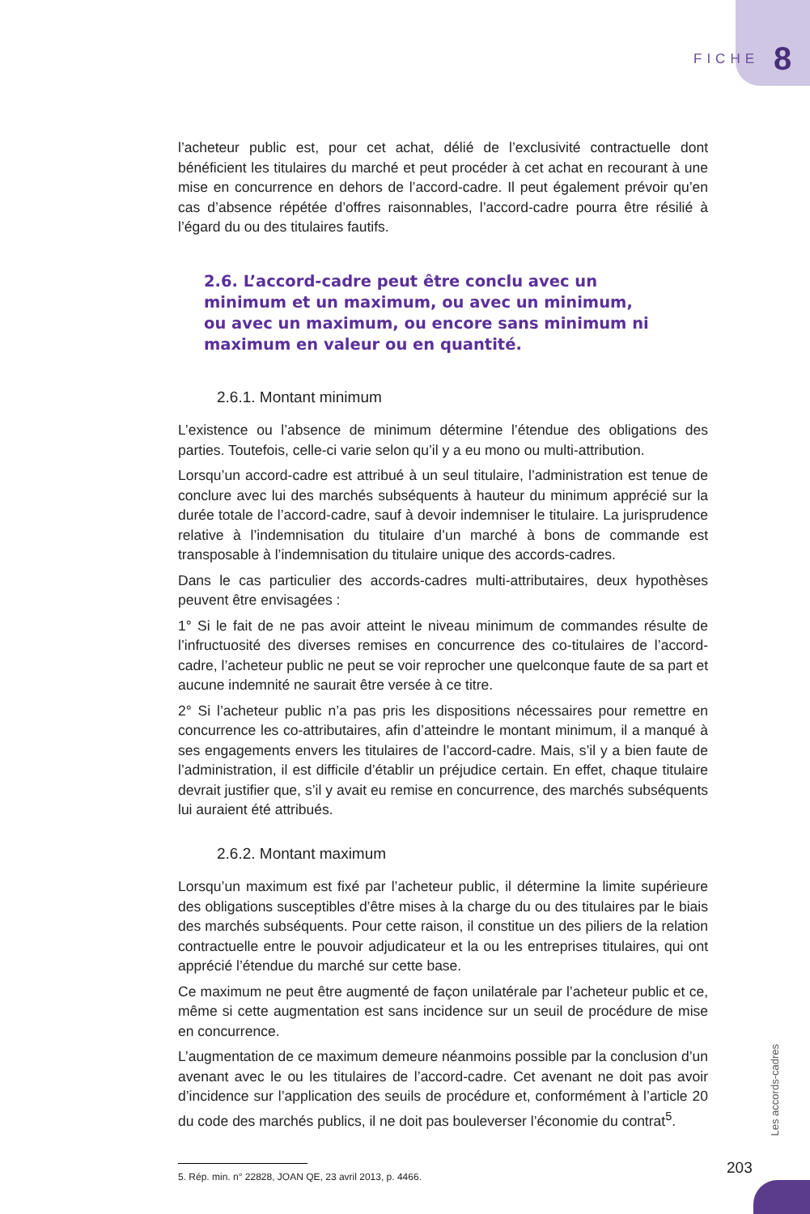FICHE 8
l’acheteur public est, pour cet achat, délié de l’exclusivité contractuelle dont bénéficient les titulaires du marché et peut procéder à cet achat en recourant à une mise en concurrence en dehors de l’accord-cadre. Il peut également prévoir qu’en cas d’absence répétée d’offres raisonnables, l’accord-cadre pourra être résilié à l’égard du ou des titulaires fautifs.
2.6. L’accord-cadre peut être conclu avec un minimum et un maximum, ou avec un minimum, ou avec un maximum, ou encore sans minimum ni maximum en valeur ou en quantité.
2.6.1. Montant minimum
L’existence ou l’absence de minimum détermine l’étendue des obligations des parties. Toutefois, celle-ci varie selon qu’il y a eu mono ou multi-attribution.
Lorsqu’un accord-cadre est attribué à un seul titulaire, l’administration est tenue de conclure avec lui des marchés subséquents à hauteur du minimum apprécié sur la durée totale de l’accord-cadre, sauf à devoir indemniser le titulaire. La jurisprudence relative à l’indemnisation du titulaire d’un marché à bons de commande est transposable à l’indemnisation du titulaire unique des accords-cadres.
Dans le cas particulier des accords-cadres multi-attributaires, deux hypothèses peuvent être envisagées :
1° Si le fait de ne pas avoir atteint le niveau minimum de commandes résulte de l’infructuosité des diverses remises en concurrence des co-titulaires de l’accord-cadre, l’acheteur public ne peut se voir reprocher une quelconque faute de sa part et aucune indemnité ne saurait être versée à ce titre.
2° Si l’acheteur public n’a pas pris les dispositions nécessaires pour remettre en concurrence les co-attributaires, afin d’atteindre le montant minimum, il a manqué à ses engagements envers les titulaires de l’accord-cadre. Mais, s’il y a bien faute de l’administration, il est difficile d’établir un préjudice certain. En effet, chaque titulaire devrait justifier que, s’il y avait eu remise en concurrence, des marchés subséquents lui auraient été attribués.
2.6.2. Montant maximum
Lorsqu’un maximum est fixé par l’acheteur public, il détermine la limite supérieure des obligations susceptibles d’être mises à la charge du ou des titulaires par le biais des marchés subséquents. Pour cette raison, il constitue un des piliers de la relation contractuelle entre le pouvoir adjudicateur et la ou les entreprises titulaires, qui ont apprécié l’étendue du marché sur cette base.
Ce maximum ne peut être augmenté de façon unilatérale par l’acheteur public et ce, même si cette augmentation est sans incidence sur un seuil de procédure de mise en concurrence.
L’augmentation de ce maximum demeure néanmoins possible par la conclusion d’un avenant avec le ou les titulaires de l’accord-cadre. Cet avenant ne doit pas avoir d’incidence sur l’application des seuils de procédure et, conformément à l’article 20 du code des marchés publics, il ne doit pas bouleverser l’économie du contrat<sup>5</sup>.
5. Rép. min. n° 22828, JOAN QE, 23 avril 2013, p. 4466.
Les accords-cadres
203